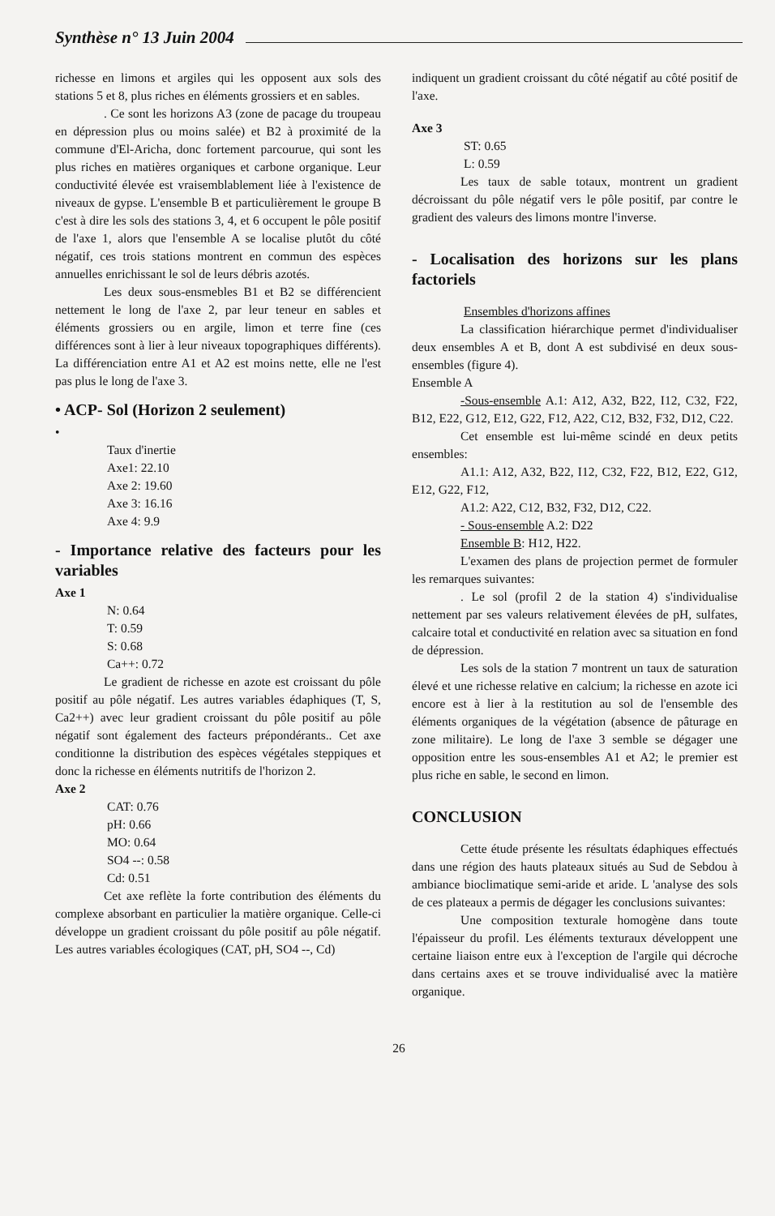Synthèse n° 13 Juin 2004
richesse en limons et argiles qui les opposent aux sols des stations 5 et 8, plus riches en éléments grossiers et en sables.
. Ce sont les horizons A3 (zone de pacage du troupeau en dépression plus ou moins salée) et B2 à proximité de la commune d'El-Aricha, donc fortement parcourue, qui sont les plus riches en matières organiques et carbone organique. Leur conductivité élevée est vraisemblablement liée à l'existence de niveaux de gypse. L'ensemble B et particulièrement le groupe B c'est à dire les sols des stations 3, 4, et 6 occupent le pôle positif de l'axe 1, alors que l'ensemble A se localise plutôt du côté négatif, ces trois stations montrent en commun des espèces annuelles enrichissant le sol de leurs débris azotés.
Les deux sous-ensmebles B1 et B2 se différencient nettement le long de l'axe 2, par leur teneur en sables et éléments grossiers ou en argile, limon et terre fine (ces différences sont à lier à leur niveaux topographiques différents). La différenciation entre A1 et A2 est moins nette, elle ne l'est pas plus le long de l'axe 3.
• ACP- Sol (Horizon 2 seulement)
•
Taux d'inertie
Axe1: 22.10
Axe 2: 19.60
Axe 3: 16.16
Axe 4: 9.9
- Importance relative des facteurs pour les variables
Axe 1
N: 0.64
T: 0.59
S: 0.68
Ca++: 0.72
Le gradient de richesse en azote est croissant du pôle positif au pôle négatif. Les autres variables édaphiques (T, S, Ca2++) avec leur gradient croissant du pôle positif au pôle négatif sont également des facteurs prépondérants.. Cet axe conditionne la distribution des espèces végétales steppiques et donc la richesse en éléments nutritifs de l'horizon 2.
Axe 2
CAT: 0.76
pH: 0.66
MO: 0.64
SO4 --: 0.58
Cd: 0.51
Cet axe reflète la forte contribution des éléments du complexe absorbant en particulier la matière organique. Celle-ci développe un gradient croissant du pôle positif au pôle négatif. Les autres variables écologiques (CAT, pH, SO4 --, Cd)
indiquent un gradient croissant du côté négatif au côté positif de l'axe.
Axe 3
ST: 0.65
L: 0.59
Les taux de sable totaux, montrent un gradient décroissant du pôle négatif vers le pôle positif, par contre le gradient des valeurs des limons montre l'inverse.
- Localisation des horizons sur les plans factoriels
Ensembles d'horizons affines
La classification hiérarchique permet d'individualiser deux ensembles A et B, dont A est subdivisé en deux sous-ensembles (figure 4).
Ensemble A
-Sous-ensemble A.1: A12, A32, B22, I12, C32, F22, B12, E22, G12, E12, G22, F12, A22, C12, B32, F32, D12, C22.
Cet ensemble est lui-même scindé en deux petits ensembles:
A1.1: A12, A32, B22, I12, C32, F22, B12, E22, G12, E12, G22, F12,
A1.2: A22, C12, B32, F32, D12, C22.
- Sous-ensemble A.2: D22
Ensemble B: H12, H22.
L'examen des plans de projection permet de formuler les remarques suivantes:
. Le sol (profil 2 de la station 4) s'individualise nettement par ses valeurs relativement élevées de pH, sulfates, calcaire total et conductivité en relation avec sa situation en fond de dépression.
Les sols de la station 7 montrent un taux de saturation élevé et une richesse relative en calcium; la richesse en azote ici encore est à lier à la restitution au sol de l'ensemble des éléments organiques de la végétation (absence de pâturage en zone militaire). Le long de l'axe 3 semble se dégager une opposition entre les sous-ensembles A1 et A2; le premier est plus riche en sable, le second en limon.
CONCLUSION
Cette étude présente les résultats édaphiques effectués dans une région des hauts plateaux situés au Sud de Sebdou à ambiance bioclimatique semi-aride et aride. L 'analyse des sols de ces plateaux a permis de dégager les conclusions suivantes:
Une composition texturale homogène dans toute l'épaisseur du profil. Les éléments texturaux développent une certaine liaison entre eux à l'exception de l'argile qui décroche dans certains axes et se trouve individualisé avec la matière organique.
26